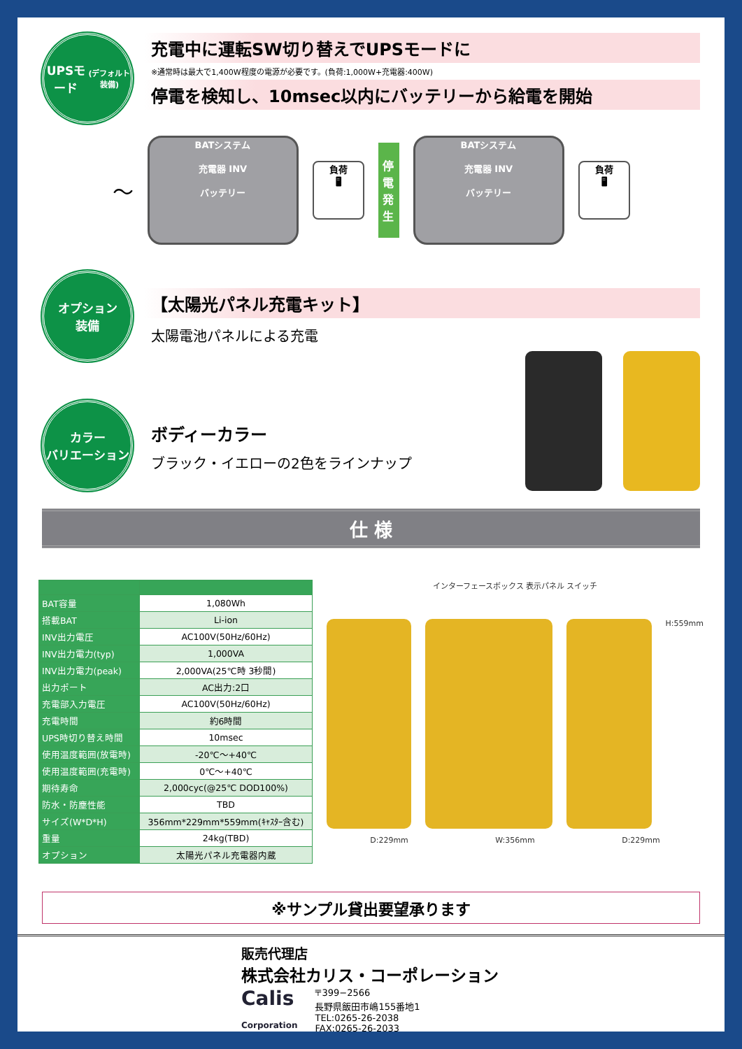UPSモード
(デフォルト装備)
充電中に運転SW切り替えでUPSモードに
※通常時は最大で1,400W程度の電源が必要です。(負荷:1,000W+充電器:400W)
停電を検知し、10msec以内にバッテリーから給電を開始
〜
BATシステム
充電器 INV
バッテリー
負荷
🖥
停電発生
BATシステム
充電器 INV
バッテリー
負荷
🖥
オプション
装備
【太陽光パネル充電キット】
太陽電池パネルによる充電
カラー
バリエーション
ボディーカラー
ブラック・イエローの2色をラインナップ
仕 様
| BAT容量 | 1,080Wh |
| 搭載BAT | Li-ion |
| INV出力電圧 | AC100V(50Hz/60Hz) |
| INV出力電力(typ) | 1,000VA |
| INV出力電力(peak) | 2,000VA(25℃時 3秒間) |
| 出力ポート | AC出力:2口 |
| 充電部入力電圧 | AC100V(50Hz/60Hz) |
| 充電時間 | 約6時間 |
| UPS時切り替え時間 | 10msec |
| 使用温度範囲(放電時) | -20℃〜+40℃ |
| 使用温度範囲(充電時) | 0℃〜+40℃ |
| 期待寿命 | 2,000cyc(@25℃ DOD100%) |
| 防水・防塵性能 | TBD |
| サイズ(W*D*H) | 356mm*229mm*559mm(ｷｬｽﾀｰ含む) |
| 重量 | 24kg(TBD) |
| オプション | 太陽光パネル充電器内蔵 |
インターフェースボックス 表示パネル スイッチ
H:559mm
D:229mm W:356mm D:229mm
※サンプル貸出要望承ります
販売代理店
株式会社カリス・コーポレーション
Calis
Corporation
〒399−2566
長野県飯田市嶋155番地1
TEL:0265-26-2038
FAX:0265-26-2033